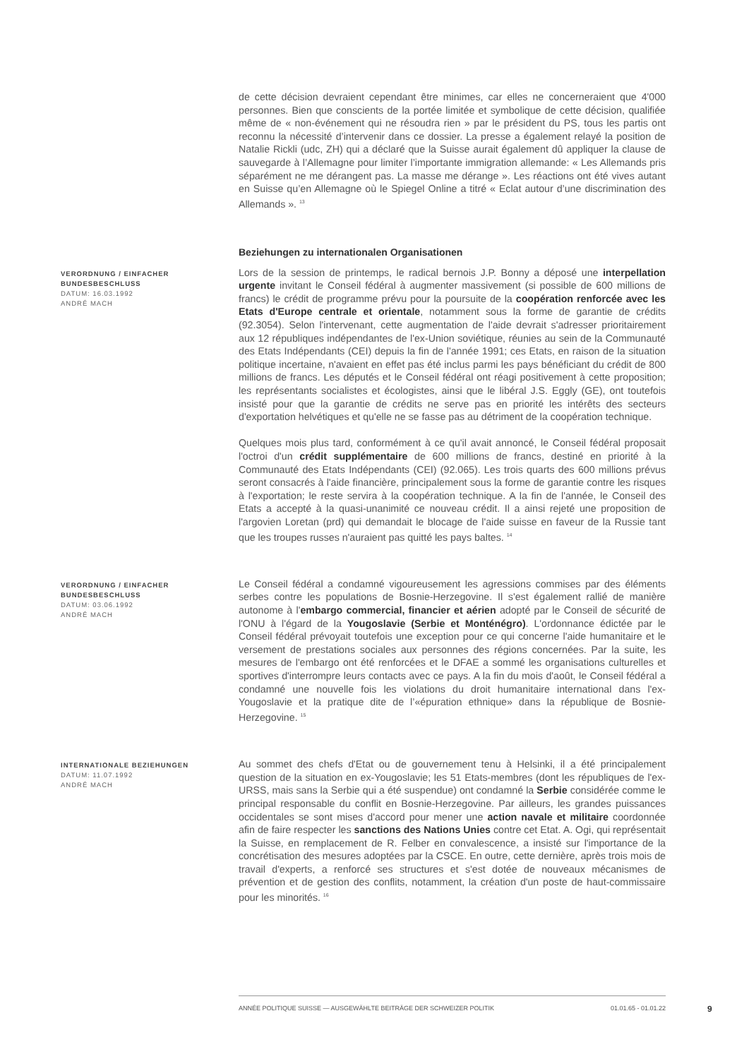de cette décision devraient cependant être minimes, car elles ne concerneraient que 4'000 personnes. Bien que conscients de la portée limitée et symbolique de cette décision, qualifiée même de « non-événement qui ne résoudra rien » par le président du PS, tous les partis ont reconnu la nécessité d’intervenir dans ce dossier. La presse a également relayé la position de Natalie Rickli (udc, ZH) qui a déclaré que la Suisse aurait également dû appliquer la clause de sauvegarde à l’Allemagne pour limiter l’importante immigration allemande: « Les Allemands pris séparément ne me dérangent pas. La masse me dérange ». Les réactions ont été vives autant en Suisse qu’en Allemagne où le Spiegel Online a titré « Eclat autour d’une discrimination des Allemands ». <sup>13</sup>
Beziehungen zu internationalen Organisationen
VERORDNUNG / EINFACHER BUNDESBESCHLUSS
DATUM: 16.03.1992
ANDRÉ MACH
Lors de la session de printemps, le radical bernois J.P. Bonny a déposé une interpellation urgente invitant le Conseil fédéral à augmenter massivement (si possible de 600 millions de francs) le crédit de programme prévu pour la poursuite de la coopération renforcée avec les Etats d'Europe centrale et orientale, notamment sous la forme de garantie de crédits (92.3054). Selon l'intervenant, cette augmentation de l'aide devrait s'adresser prioritairement aux 12 républiques indépendantes de l'ex-Union soviétique, réunies au sein de la Communauté des Etats Indépendants (CEI) depuis la fin de l'année 1991; ces Etats, en raison de la situation politique incertaine, n'avaient en effet pas été inclus parmi les pays bénéficiant du crédit de 800 millions de francs. Les députés et le Conseil fédéral ont réagi positivement à cette proposition; les représentants socialistes et écologistes, ainsi que le libéral J.S. Eggly (GE), ont toutefois insisté pour que la garantie de crédits ne serve pas en priorité les intérêts des secteurs d'exportation helvétiques et qu'elle ne se fasse pas au détriment de la coopération technique.
Quelques mois plus tard, conformément à ce qu'il avait annoncé, le Conseil fédéral proposait l'octroi d'un crédit supplémentaire de 600 millions de francs, destiné en priorité à la Communauté des Etats Indépendants (CEI) (92.065). Les trois quarts des 600 millions prévus seront consacrés à l'aide financière, principalement sous la forme de garantie contre les risques à l'exportation; le reste servira à la coopération technique. A la fin de l'année, le Conseil des Etats a accepté à la quasi-unanimité ce nouveau crédit. Il a ainsi rejeté une proposition de l'argovien Loretan (prd) qui demandait le blocage de l'aide suisse en faveur de la Russie tant que les troupes russes n'auraient pas quitté les pays baltes. <sup>14</sup>
VERORDNUNG / EINFACHER BUNDESBESCHLUSS
DATUM: 03.06.1992
ANDRÉ MACH
Le Conseil fédéral a condamné vigoureusement les agressions commises par des éléments serbes contre les populations de Bosnie-Herzegovine. Il s'est également rallié de manière autonome à l'embargo commercial, financier et aérien adopté par le Conseil de sécurité de l'ONU à l'égard de la Yougoslavie (Serbie et Monténégro). L'ordonnance édictée par le Conseil fédéral prévoyait toutefois une exception pour ce qui concerne l'aide humanitaire et le versement de prestations sociales aux personnes des régions concernées. Par la suite, les mesures de l'embargo ont été renforcées et le DFAE a sommé les organisations culturelles et sportives d'interrompre leurs contacts avec ce pays. A la fin du mois d'août, le Conseil fédéral a condamné une nouvelle fois les violations du droit humanitaire international dans l'ex-Yougoslavie et la pratique dite de l’«épuration ethnique» dans la république de Bosnie-Herzegovine. <sup>15</sup>
INTERNATIONALE BEZIEHUNGEN
DATUM: 11.07.1992
ANDRÉ MACH
Au sommet des chefs d'Etat ou de gouvernement tenu à Helsinki, il a été principalement question de la situation en ex-Yougoslavie; les 51 Etats-membres (dont les républiques de l'ex-URSS, mais sans la Serbie qui a été suspendue) ont condamné la Serbie considérée comme le principal responsable du conflit en Bosnie-Herzegovine. Par ailleurs, les grandes puissances occidentales se sont mises d'accord pour mener une action navale et militaire coordonnée afin de faire respecter les sanctions des Nations Unies contre cet Etat. A. Ogi, qui représentait la Suisse, en remplacement de R. Felber en convalescence, a insisté sur l'importance de la concrétisation des mesures adoptées par la CSCE. En outre, cette dernière, après trois mois de travail d'experts, a renforcé ses structures et s'est dotée de nouveaux mécanismes de prévention et de gestion des conflits, notamment, la création d'un poste de haut-commissaire pour les minorités. <sup>16</sup>
ANNÉE POLITIQUE SUISSE — AUSGEWÄHLTE BEITRÄGE DER SCHWEIZER POLITIK 01.01.65 - 01.01.22
9